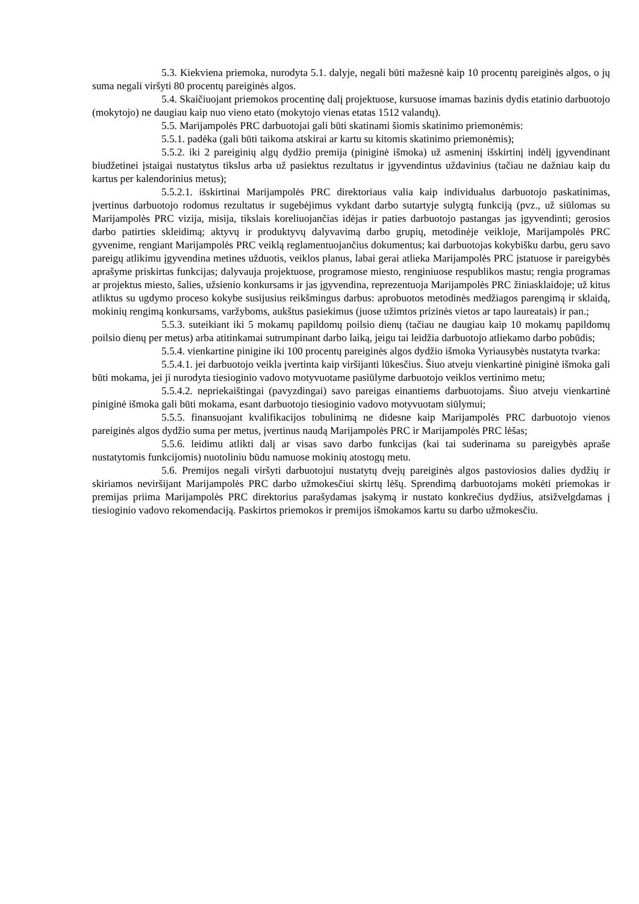5.3. Kiekviena priemoka, nurodyta 5.1. dalyje, negali būti mažesnė kaip 10 procentų pareiginės algos, o jų suma negali viršyti 80 procentų pareiginės algos.
5.4. Skaičiuojant priemokos procentinę dalį projektuose, kursuose imamas bazinis dydis etatinio darbuotojo (mokytojo) ne daugiau kaip nuo vieno etato (mokytojo vienas etatas 1512 valandų).
5.5. Marijampolės PRC darbuotojai gali būti skatinami šiomis skatinimo priemonėmis:
5.5.1. padėka (gali būti taikoma atskirai ar kartu su kitomis skatinimo priemonėmis);
5.5.2. iki 2 pareiginių algų dydžio premija (piniginė išmoka) už asmeninį išskirtinį indėlį įgyvendinant biudžetinei įstaigai nustatytus tikslus arba už pasiektus rezultatus ir įgyvendintus uždavinius (tačiau ne dažniau kaip du kartus per kalendorinius metus);
5.5.2.1. išskirtinai Marijampolės PRC direktoriaus valia kaip individualus darbuotojo paskatinimas, įvertinus darbuotojo rodomus rezultatus ir sugebėjimus vykdant darbo sutartyje sulygtą funkciją (pvz., už siūlomas su Marijampolės PRC vizija, misija, tikslais koreliuojančias idėjas ir paties darbuotojo pastangas jas įgyvendinti; gerosios darbo patirties skleidimą; aktyvų ir produktyvų dalyvavimą darbo grupių, metodinėje veikloje, Marijampolės PRC gyvenime, rengiant Marijampolės PRC veiklą reglamentuojančius dokumentus; kai darbuotojas kokybišku darbu, geru savo pareigų atlikimu įgyvendina metines užduotis, veiklos planus, labai gerai atlieka Marijampolės PRC įstatuose ir pareigybės aprašyme priskirtas funkcijas; dalyvauja projektuose, programose miesto, renginiuose respublikos mastu; rengia programas ar projektus miesto, šalies, užsienio konkursams ir jas įgyvendina, reprezentuoja Marijampolės PRC žiniasklaidoje; už kitus atliktus su ugdymo proceso kokybe susijusius reikšmingus darbus: aprobuotos metodinės medžiagos parengimą ir sklaidą, mokinių rengimą konkursams, varžyboms, aukštus pasiekimus (juose užimtos prizinės vietos ar tapo laureatais) ir pan.;
5.5.3. suteikiant iki 5 mokamų papildomų poilsio dienų (tačiau ne daugiau kaip 10 mokamų papildomų poilsio dienų per metus) arba atitinkamai sutrumpinant darbo laiką, jeigu tai leidžia darbuotojo atliekamo darbo pobūdis;
5.5.4. vienkartine pinigine iki 100 procentų pareiginės algos dydžio išmoka Vyriausybės nustatyta tvarka:
5.5.4.1. jei darbuotojo veikla įvertinta kaip viršijanti lūkesčius. Šiuo atveju vienkartinė piniginė išmoka gali būti mokama, jei ji nurodyta tiesioginio vadovo motyvuotame pasiūlyme darbuotojo veiklos vertinimo metu;
5.5.4.2. nepriekaištingai (pavyzdingai) savo pareigas einantiems darbuotojams. Šiuo atveju vienkartinė piniginė išmoka gali būti mokama, esant darbuotojo tiesioginio vadovo motyvuotam siūlymui;
5.5.5. finansuojant kvalifikacijos tobulinimą ne didesne kaip Marijampolės PRC darbuotojo vienos pareiginės algos dydžio suma per metus, įvertinus naudą Marijampolės PRC ir Marijampolės PRC lėšas;
5.5.6. leidimu atlikti dalį ar visas savo darbo funkcijas (kai tai suderinama su pareigybės apraše nustatytomis funkcijomis) nuotoliniu būdu namuose mokinių atostogų metu.
5.6. Premijos negali viršyti darbuotojui nustatytų dvejų pareiginės algos pastoviosios dalies dydžių ir skiriamos neviršijant Marijampolės PRC darbo užmokesčiui skirtų lėšų. Sprendimą darbuotojams mokėti priemokas ir premijas priima Marijampolės PRC direktorius parašydamas įsakymą ir nustato konkrečius dydžius, atsižvelgdamas į tiesioginio vadovo rekomendaciją. Paskirtos priemokos ir premijos išmokamos kartu su darbo užmokesčiu.